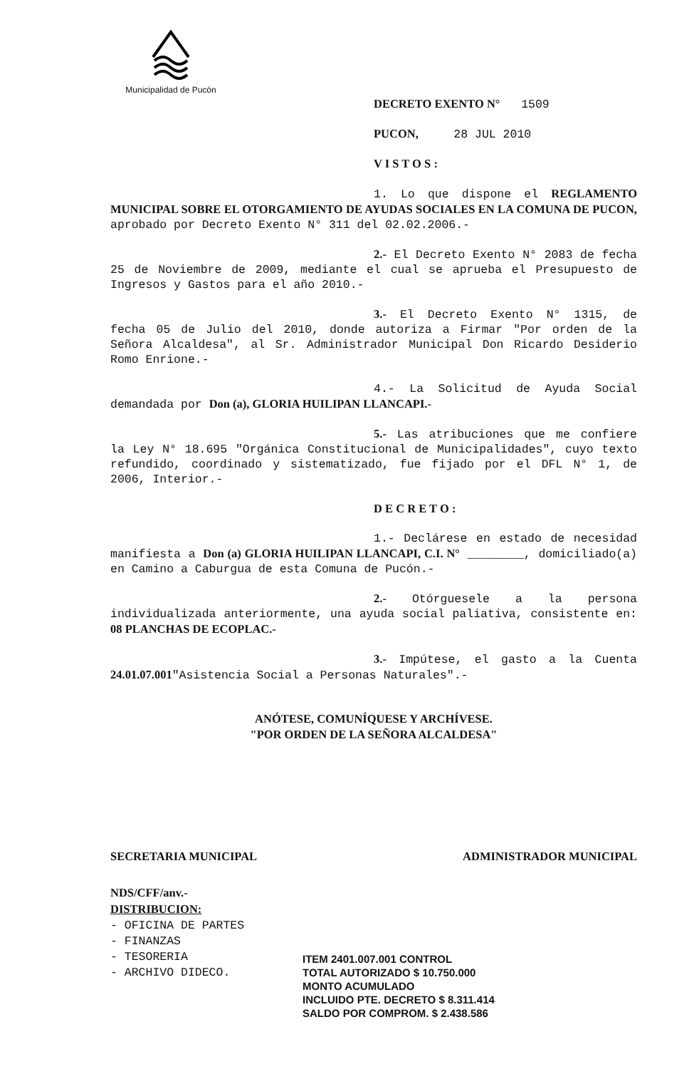Municipalidad de Pucón
DECRETO EXENTO N° 1509
PUCON, 28 JUL 2010
V I S T O S :
1. Lo que dispone el REGLAMENTO MUNICIPAL SOBRE EL OTORGAMIENTO DE AYUDAS SOCIALES EN LA COMUNA DE PUCON, aprobado por Decreto Exento N° 311 del 02.02.2006.-
2.- El Decreto Exento N° 2083 de fecha 25 de Noviembre de 2009, mediante el cual se aprueba el Presupuesto de Ingresos y Gastos para el año 2010.-
3.- El Decreto Exento N° 1315, de fecha 05 de Julio del 2010, donde autoriza a Firmar "Por orden de la Señora Alcaldesa", al Sr. Administrador Municipal Don Ricardo Desiderio Romo Enrione.-
4.- La Solicitud de Ayuda Social demandada por Don (a), GLORIA HUILIPAN LLANCAPI.-
5.- Las atribuciones que me confiere la Ley N° 18.695 "Orgánica Constitucional de Municipalidades", cuyo texto refundido, coordinado y sistematizado, fue fijado por el DFL N° 1, de 2006, Interior.-
D E C R E T O :
1.- Declárese en estado de necesidad manifiesta a Don (a) GLORIA HUILIPAN LLANCAPI, C.I. N° ________, domiciliado(a) en Camino a Caburgua de esta Comuna de Pucón.-
2.- Otórguesele a la persona individualizada anteriormente, una ayuda social paliativa, consistente en: 08 PLANCHAS DE ECOPLAC.-
3.- Impútese, el gasto a la Cuenta 24.01.07.001"Asistencia Social a Personas Naturales".-
ANÓTESE, COMUNÍQUESE Y ARCHÍVESE.
"POR ORDEN DE LA SEÑORA ALCALDESA"
SECRETARIA MUNICIPAL ADMINISTRADOR MUNICIPAL
NDS/CFF/anv.-
DISTRIBUCION:
- OFICINA DE PARTES
- FINANZAS
- TESORERIA
- ARCHIVO DIDECO.
ITEM 2401.007.001 CONTROL
TOTAL AUTORIZADO $ 10.750.000
MONTO ACUMULADO
INCLUIDO PTE. DECRETO $ 8.311.414
SALDO POR COMPROM. $ 2.438.586